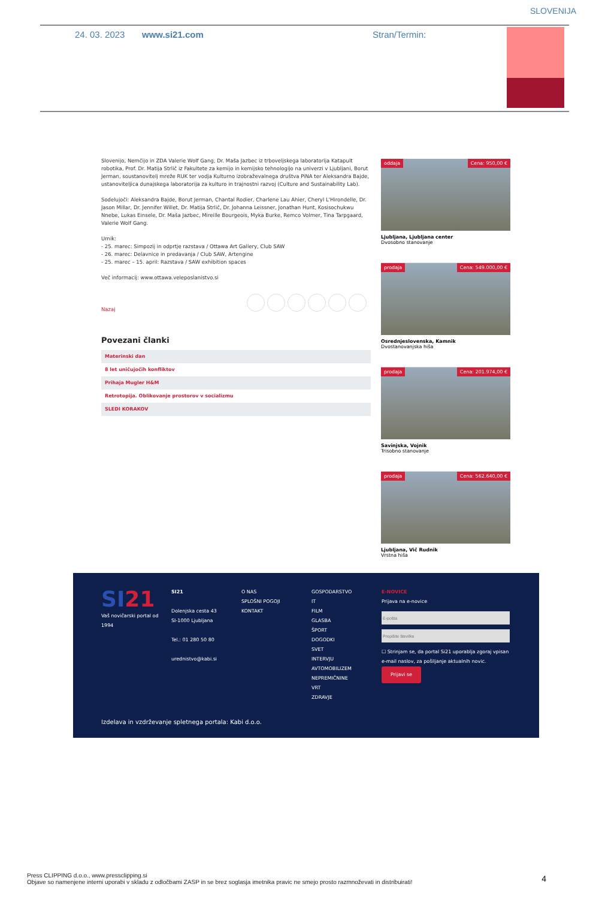SLOVENIJA
24. 03. 2023 www.si21.com Stran/Termin:
Slovenijo, Nemčijo in ZDA Valerie Wolf Gang, Dr. Maša Jazbec iz trboveljskega laboratorija Katapult robotika, Prof. Dr. Matija Strlič iz Fakultete za kemijo in kemijsko tehnologijo na univerzi v Ljubljani, Borut Jerman, soustanovitelj mreže RUK ter vodja Kulturno izobraževalnega društva PiNA ter Aleksandra Bajde, ustanoviteljica dunajskega laboratorija za kulturo in trajnostni razvoj (Culture and Sustainability Lab).
Sodelujoči: Aleksandra Bajde, Borut Jerman, Chantal Rodier, Charlene Lau Ahier, Cheryl L'Hirondelle, Dr. Jason Millar, Dr. Jennifer Willet, Dr. Matija Strlič, Dr. Johanna Leissner, Jonathan Hunt, Kosisochukwu Nnebe, Lukas Einsele, Dr. Maša Jazbec, Mireille Bourgeois, Myka Burke, Remco Volmer, Tina Tarpgaard, Valerie Wolf Gang.
Urnik:
- 25. marec: Simpozij in odprtje razstava / Ottawa Art Gallery, Club SAW
- 26. marec: Delavnice in predavanja / Club SAW, Artengine
- 25. marec – 15. april: Razstava / SAW exhibition spaces
Več informacij: www.ottawa.veleposlanistvo.si
Nazaj
Povezani članki
Materinski dan
8 let uničujočih konfliktov
Prihaja Mugler H&M
Retrotopija. Oblikovanje prostorov v socializmu
SLEDI KORAKOV
oddaja Cena: 950,00 €
Ljubljana, Ljubljana center
Dvosobno stanovanje
prodaja Cena: 549.000,00 €
Osrednjeslovenska, Kamnik
Dvostanovanjska hiša
prodaja Cena: 201.974,00 €
Savinjska, Vojnik
Trisobno stanovanje
prodaja Cena: 562.640,00 €
Ljubljana, Vič Rudnik
Vrstna hiša
SI21
Vaš novičarski portal od 1994
SI21
Dolenjska cesta 43
SI-1000 Ljubljana
Tel.: 01 280 50 80
urednistvo@kabi.si
O NAS
SPLOŠNI POGOJI
KONTAKT
GOSPODARSTVO
IT
FILM
GLASBA
ŠPORT
DOGODKI
SVET
INTERVJU
AVTOMOBILIZEM
NEPREMIČNINE
VRT
ZDRAVJE
E-NOVICE
Prijava na e-novice☐ Strinjam se, da portal Si21 uporablja zgoraj vpisan e-mail naslov, za pošiljanje aktualnih novic.
Prijavi se
Izdelava in vzdrževanje spletnega portala: Kabi d.o.o.
Press CLIPPING d.o.o., www.pressclipping.si
Objave so namenjene interni uporabi v skladu z odločbami ZASP in se brez soglasja imetnika pravic ne smejo prosto razmnoževati in distribuirati!
4